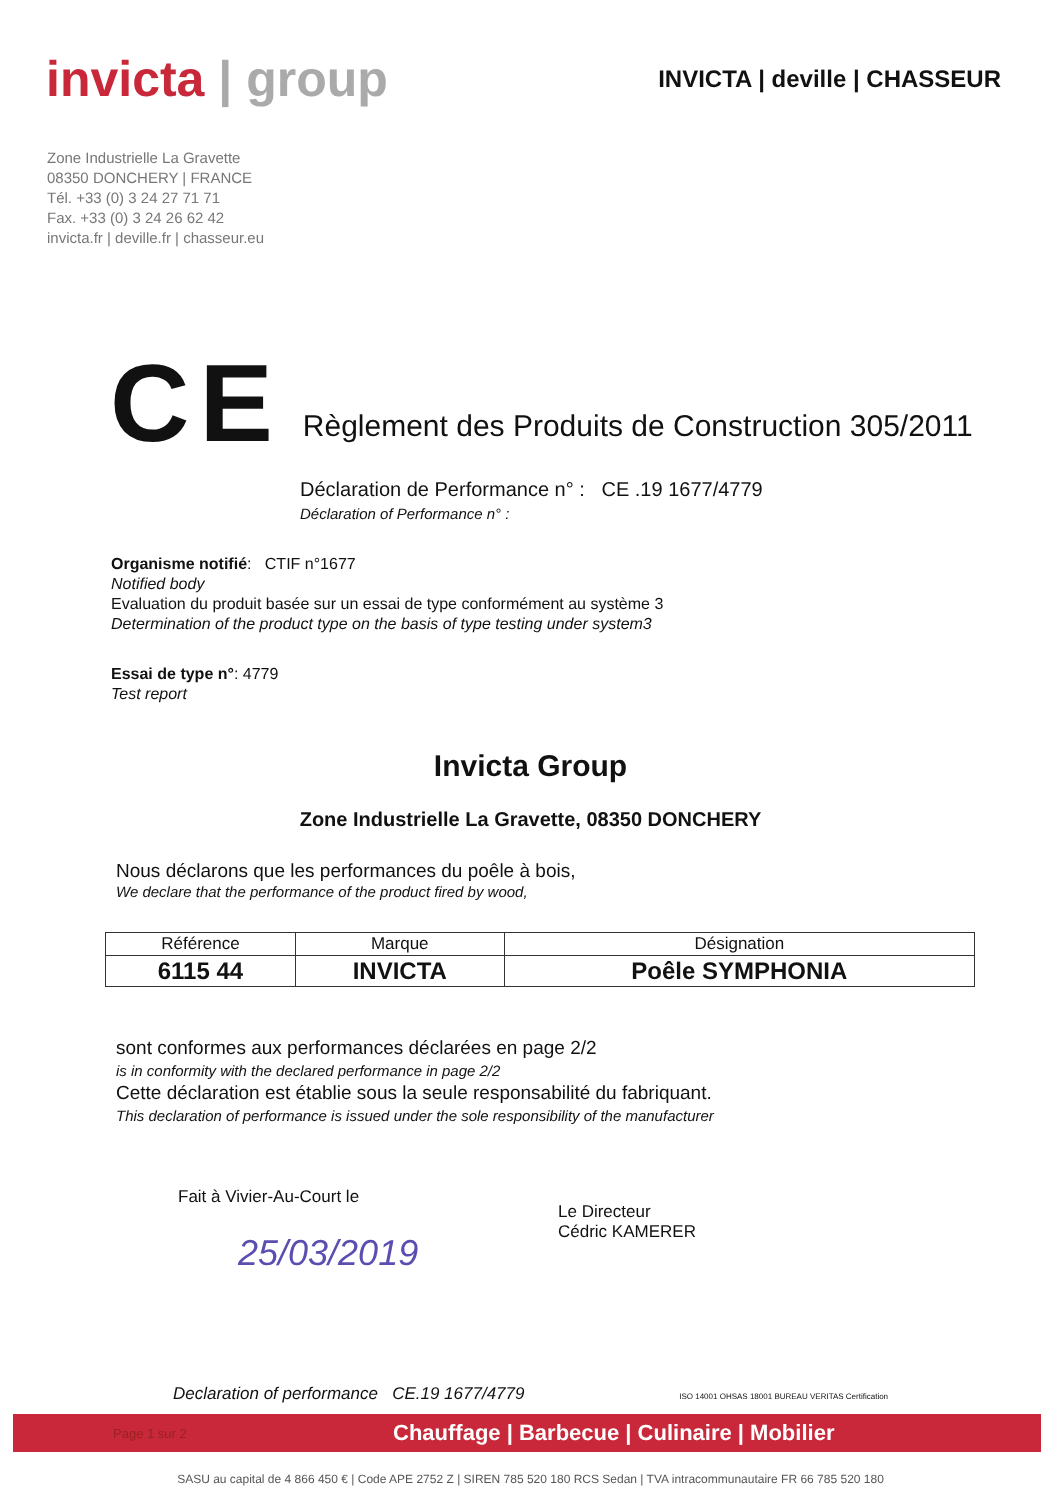invicta | group
INVICTA | deville | CHASSEUR
Zone Industrielle La Gravette
08350 DONCHERY | FRANCE
Tél. +33 (0) 3 24 27 71 71
Fax. +33 (0) 3 24 26 62 42
invicta.fr | deville.fr | chasseur.eu
CE
Règlement des Produits de Construction 305/2011
Déclaration de Performance n° : CE .19 1677/4779
Déclaration of Performance n° :
Organisme notifié: CTIF n°1677
Notified body
Evaluation du produit basée sur un essai de type conformément au système 3
Determination of the product type on the basis of type testing under system3
Essai de type n°: 4779
Test report
Invicta Group
Zone Industrielle La Gravette, 08350 DONCHERY
Nous déclarons que les performances du poêle à bois,
We declare that the performance of the product fired by wood,
| Référence | Marque | Désignation |
| --- | --- | --- |
| 6115 44 | INVICTA | Poêle SYMPHONIA |
sont conformes aux performances déclarées en page 2/2
is in conformity with the declared performance in page 2/2
Cette déclaration est établie sous la seule responsabilité du fabriquant.
This declaration of performance is issued under the sole responsibility of the manufacturer
Fait à Vivier-Au-Court le
25/03/2019
Le Directeur
Cédric KAMERER
Declaration of performance CE.19 1677/4779 ISO 14001 OHSAS 18001 BUREAU VERITAS Certification
Page 1 sur 2 Chauffage | Barbecue | Culinaire | Mobilier
SASU au capital de 4 866 450 € | Code APE 2752 Z | SIREN 785 520 180 RCS Sedan | TVA intracommunautaire FR 66 785 520 180